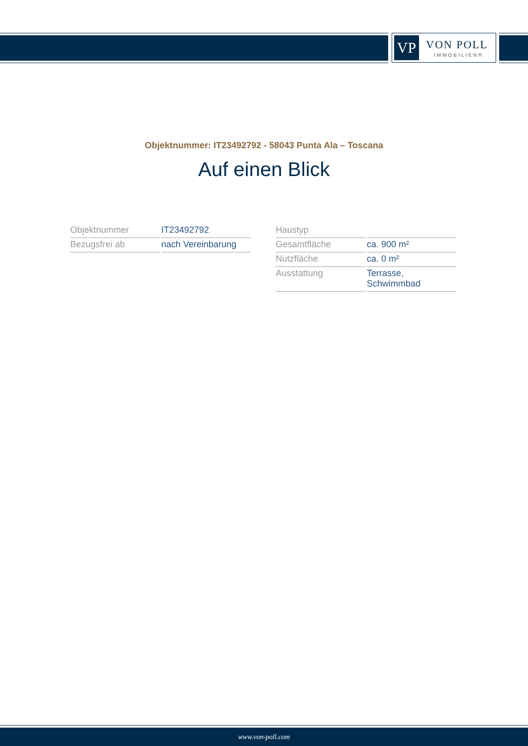VP VON POLL
IMMOBILIEN®
Objektnummer: IT23492792 - 58043 Punta Ala – Toscana
Auf einen Blick
| Objektnummer | IT23492792 |
| Bezugsfrei ab | nach Vereinbarung |
| Haustyp | |
| Gesamtfläche | ca. 900 m² |
| Nutzfläche | ca. 0 m² |
| Ausstattung | Terrasse, Schwimmbad |
www.von-poll.com